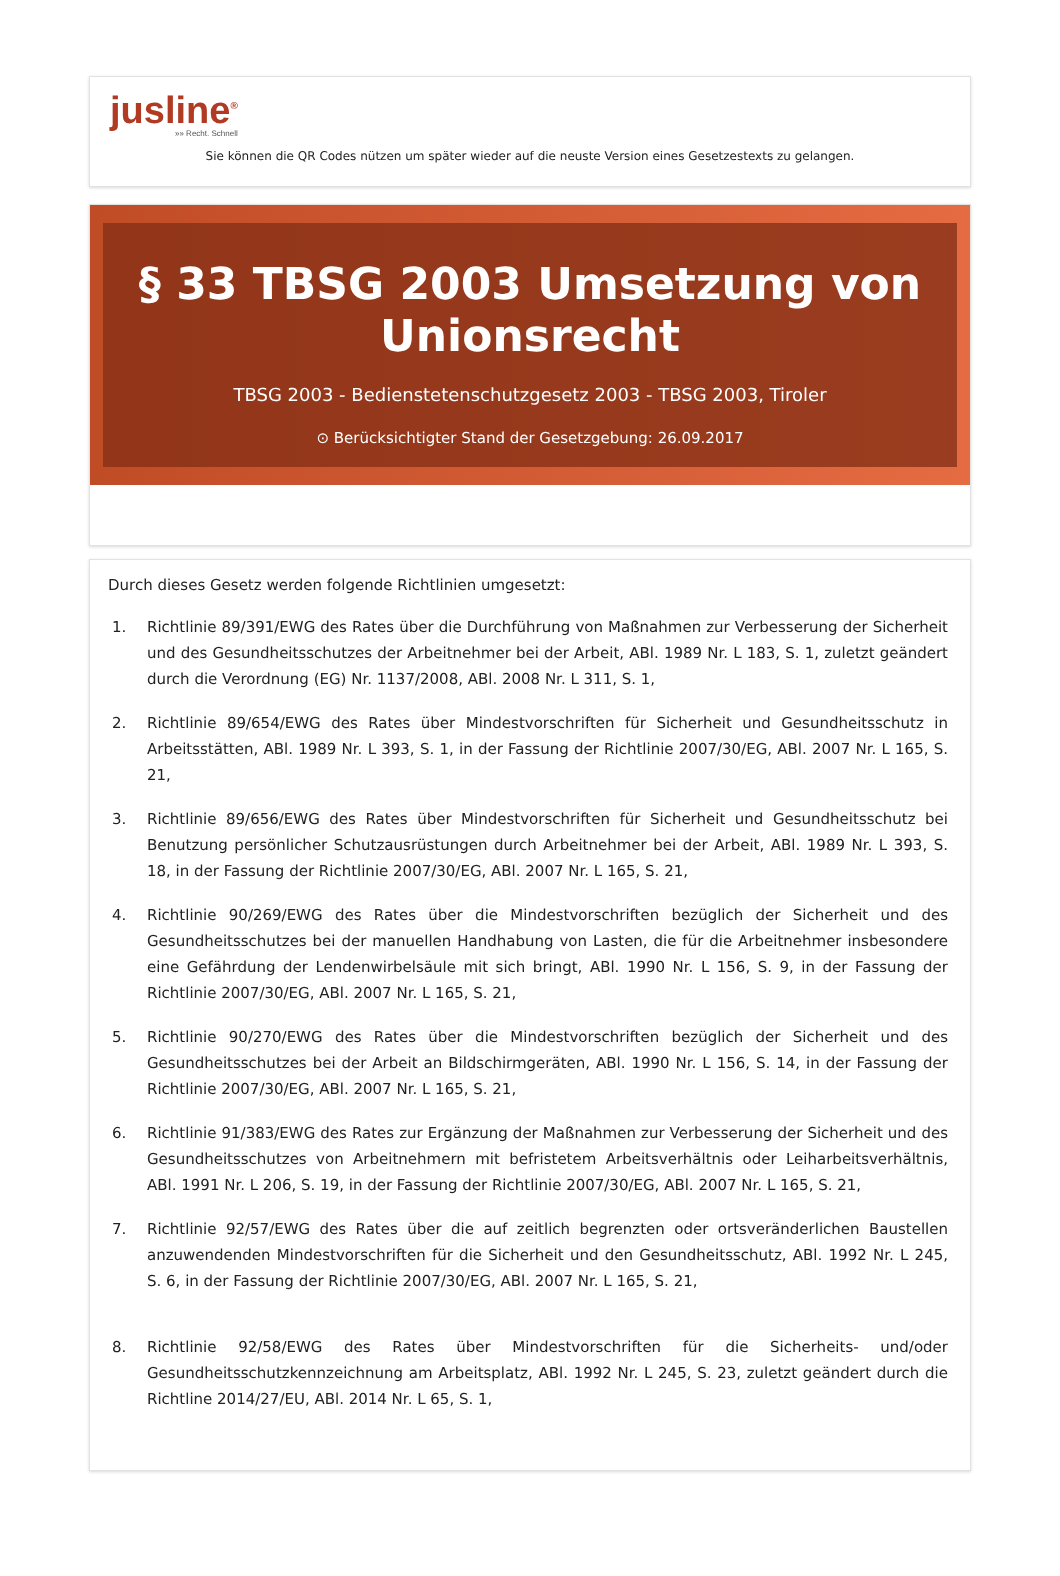jusline<sup>®</sup>
»» Recht. Schnell
Sie können die QR Codes nützen um später wieder auf die neuste Version eines Gesetzestexts zu gelangen.
§ 33 TBSG 2003 Umsetzung von Unionsrecht
TBSG 2003 - Bedienstetenschutzgesetz 2003 - TBSG 2003, Tiroler
⊙ Berücksichtigter Stand der Gesetzgebung: 26.09.2017
Durch dieses Gesetz werden folgende Richtlinien umgesetzt:
1. Richtlinie 89/391/EWG des Rates über die Durchführung von Maßnahmen zur Verbesserung der Sicherheit und des Gesundheitsschutzes der Arbeitnehmer bei der Arbeit, ABl. 1989 Nr. L 183, S. 1, zuletzt geändert durch die Verordnung (EG) Nr. 1137/2008, ABl. 2008 Nr. L 311, S. 1,
2. Richtlinie 89/654/EWG des Rates über Mindestvorschriften für Sicherheit und Gesundheitsschutz in Arbeitsstätten, ABl. 1989 Nr. L 393, S. 1, in der Fassung der Richtlinie 2007/30/EG, ABl. 2007 Nr. L 165, S. 21,
3. Richtlinie 89/656/EWG des Rates über Mindestvorschriften für Sicherheit und Gesundheitsschutz bei Benutzung persönlicher Schutzausrüstungen durch Arbeitnehmer bei der Arbeit, ABl. 1989 Nr. L 393, S. 18, in der Fassung der Richtlinie 2007/30/EG, ABl. 2007 Nr. L 165, S. 21,
4. Richtlinie 90/269/EWG des Rates über die Mindestvorschriften bezüglich der Sicherheit und des Gesundheitsschutzes bei der manuellen Handhabung von Lasten, die für die Arbeitnehmer insbesondere eine Gefährdung der Lendenwirbelsäule mit sich bringt, ABl. 1990 Nr. L 156, S. 9, in der Fassung der Richtlinie 2007/30/EG, ABl. 2007 Nr. L 165, S. 21,
5. Richtlinie 90/270/EWG des Rates über die Mindestvorschriften bezüglich der Sicherheit und des Gesundheitsschutzes bei der Arbeit an Bildschirmgeräten, ABl. 1990 Nr. L 156, S. 14, in der Fassung der Richtlinie 2007/30/EG, ABl. 2007 Nr. L 165, S. 21,
6. Richtlinie 91/383/EWG des Rates zur Ergänzung der Maßnahmen zur Verbesserung der Sicherheit und des Gesundheitsschutzes von Arbeitnehmern mit befristetem Arbeitsverhältnis oder Leiharbeitsverhältnis, ABl. 1991 Nr. L 206, S. 19, in der Fassung der Richtlinie 2007/30/EG, ABl. 2007 Nr. L 165, S. 21,
7. Richtlinie 92/57/EWG des Rates über die auf zeitlich begrenzten oder ortsveränderlichen Baustellen anzuwendenden Mindestvorschriften für die Sicherheit und den Gesundheitsschutz, ABl. 1992 Nr. L 245, S. 6, in der Fassung der Richtlinie 2007/30/EG, ABl. 2007 Nr. L 165, S. 21,
8. Richtlinie 92/58/EWG des Rates über Mindestvorschriften für die Sicherheits- und/oder Gesundheitsschutzkennzeichnung am Arbeitsplatz, ABl. 1992 Nr. L 245, S. 23, zuletzt geändert durch die Richtline 2014/27/EU, ABl. 2014 Nr. L 65, S. 1,